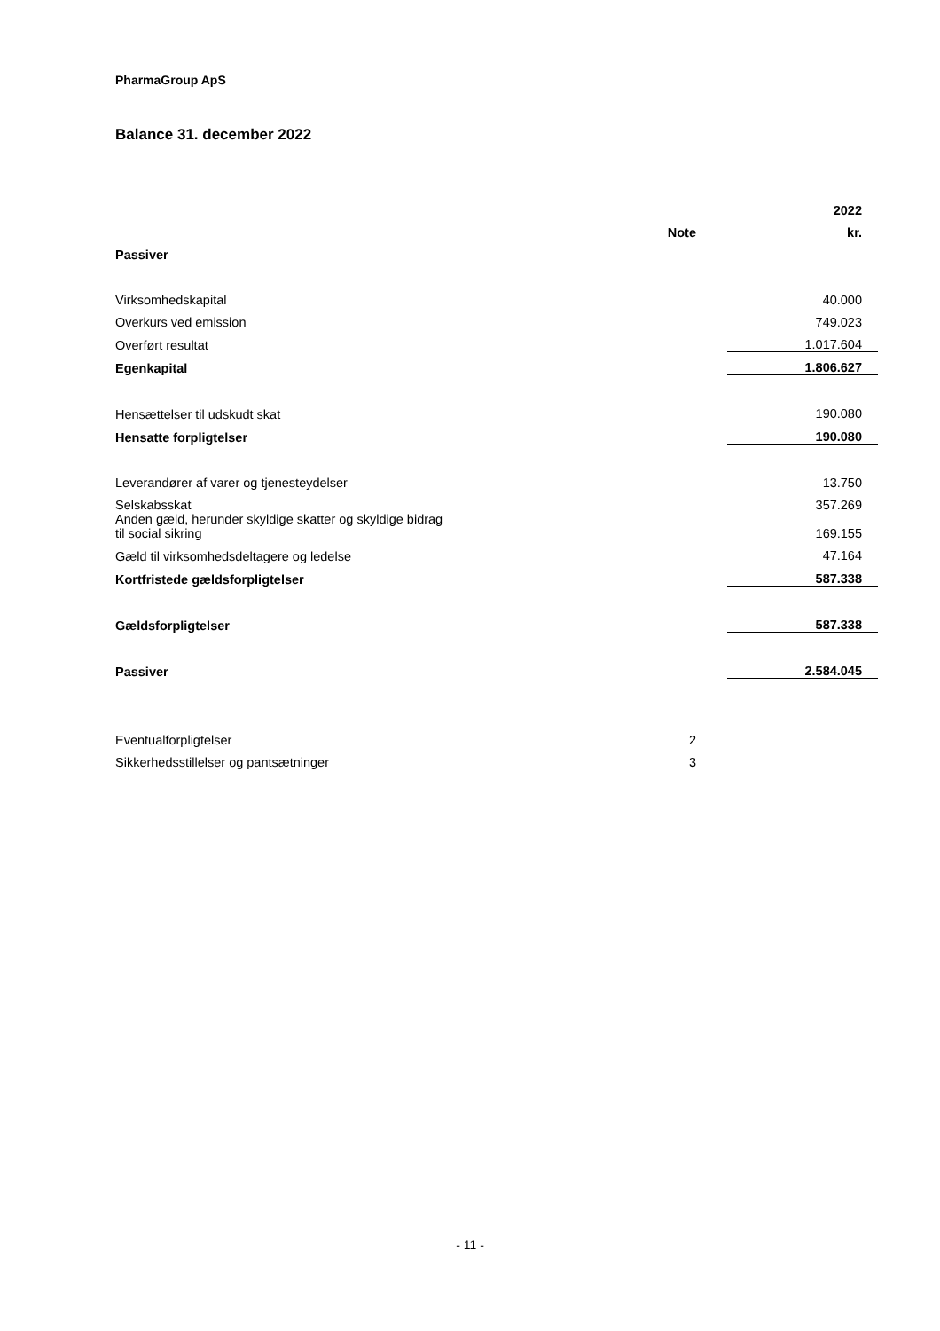PharmaGroup ApS
Balance 31. december 2022
| | | | 2022 |
| | Note | | kr. |
| Passiver | | | |
| Virksomhedskapital | | | 40.000 |
| Overkurs ved emission | | | 749.023 |
| Overført resultat | | | 1.017.604 |
| Egenkapital | | | 1.806.627 |
| Hensættelser til udskudt skat | | | 190.080 |
| Hensatte forpligtelser | | | 190.080 |
| Leverandører af varer og tjenesteydelser | | | 13.750 |
| Selskabsskat | | | 357.269 |
| Anden gæld, herunder skyldige skatter og skyldige bidrag til social sikring | | | 169.155 |
| Gæld til virksomhedsdeltagere og ledelse | | | 47.164 |
| Kortfristede gældsforpligtelser | | | 587.338 |
| Gældsforpligtelser | | | 587.338 |
| Passiver | | | 2.584.045 |
| Eventualforpligtelser | 2 | | |
| Sikkerhedsstillelser og pantsætninger | 3 | | |
- 11 -